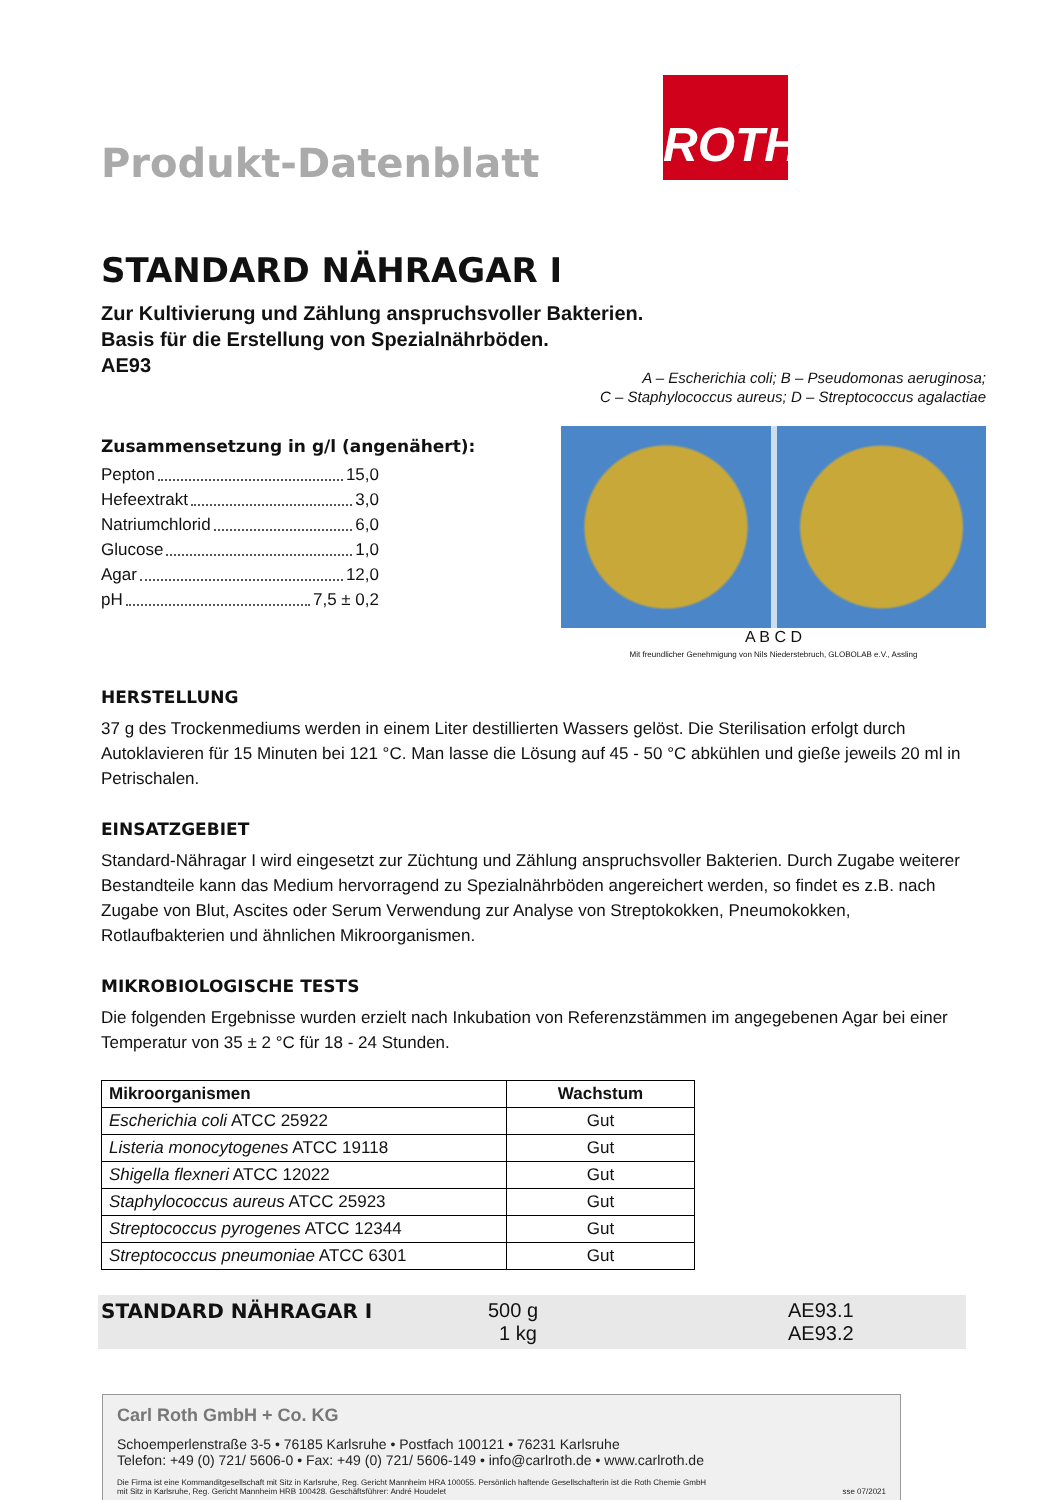Produkt-Datenblatt
ROTH
STANDARD NÄHRAGAR I
Zur Kultivierung und Zählung anspruchsvoller Bakterien.
Basis für die Erstellung von Spezialnährböden.
AE93
Zusammensetzung in g/l (angenähert):
Pepton 15,0
Hefeextrakt 3,0
Natriumchlorid 6,0
Glucose 1,0
Agar 12,0
pH 7,5 ± 0,2
A – Escherichia coli; B – Pseudomonas aeruginosa;
C – Staphylococcus aureus; D – Streptococcus agalactiae
A B C D
Mit freundlicher Genehmigung von Nils Niederstebruch, GLOBOLAB e.V., Assling
HERSTELLUNG
37 g des Trockenmediums werden in einem Liter destillierten Wassers gelöst. Die Sterilisation erfolgt durch Autoklavieren für 15 Minuten bei 121 °C. Man lasse die Lösung auf 45 - 50 °C abkühlen und gieße jeweils 20 ml in Petrischalen.
EINSATZGEBIET
Standard-Nähragar I wird eingesetzt zur Züchtung und Zählung anspruchsvoller Bakterien. Durch Zugabe weiterer Bestandteile kann das Medium hervorragend zu Spezialnährböden angereichert werden, so findet es z.B. nach Zugabe von Blut, Ascites oder Serum Verwendung zur Analyse von Streptokokken, Pneumokokken, Rotlaufbakterien und ähnlichen Mikroorganismen.
MIKROBIOLOGISCHE TESTS
Die folgenden Ergebnisse wurden erzielt nach Inkubation von Referenzstämmen im angegebenen Agar bei einer Temperatur von 35 ± 2 °C für 18 - 24 Stunden.
| Mikroorganismen | Wachstum |
| --- | --- |
| Escherichia coli ATCC 25922 | Gut |
| Listeria monocytogenes ATCC 19118 | Gut |
| Shigella flexneri ATCC 12022 | Gut |
| Staphylococcus aureus ATCC 25923 | Gut |
| Streptococcus pyrogenes ATCC 12344 | Gut |
| Streptococcus pneumoniae ATCC 6301 | Gut |
STANDARD NÄHRAGAR I
500 g
1 kg
AE93.1
AE93.2
Carl Roth GmbH + Co. KG
Schoemperlenstraße 3-5 • 76185 Karlsruhe • Postfach 100121 • 76231 Karlsruhe
Telefon: +49 (0) 721/ 5606-0 • Fax: +49 (0) 721/ 5606-149 • info@carlroth.de • www.carlroth.de
Die Firma ist eine Kommanditgesellschaft mit Sitz in Karlsruhe, Reg. Gericht Mannheim HRA 100055. Persönlich haftende Gesellschafterin ist die Roth Chemie GmbH
mit Sitz in Karlsruhe, Reg. Gericht Mannheim HRB 100428. Geschäftsführer: André Houdelet sse 07/2021